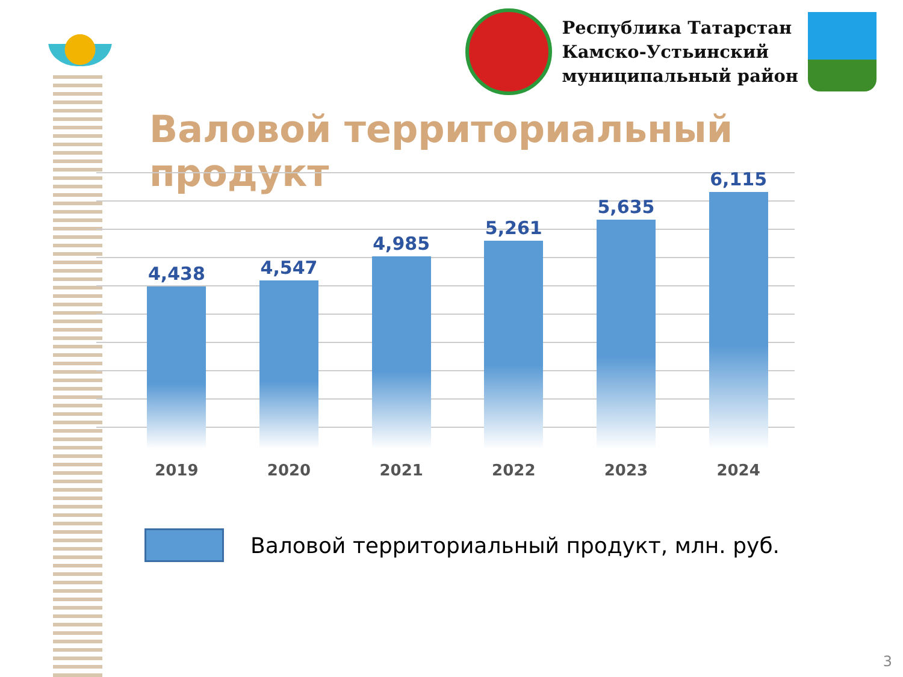Республика Татарстан
Камско-Устьинский
муниципальный район
Валовой территориальный продукт
4,438
2019
4,547
2020
4,985
2021
5,261
2022
5,635
2023
6,115
2024
Валовой территориальный продукт, млн. руб.
3